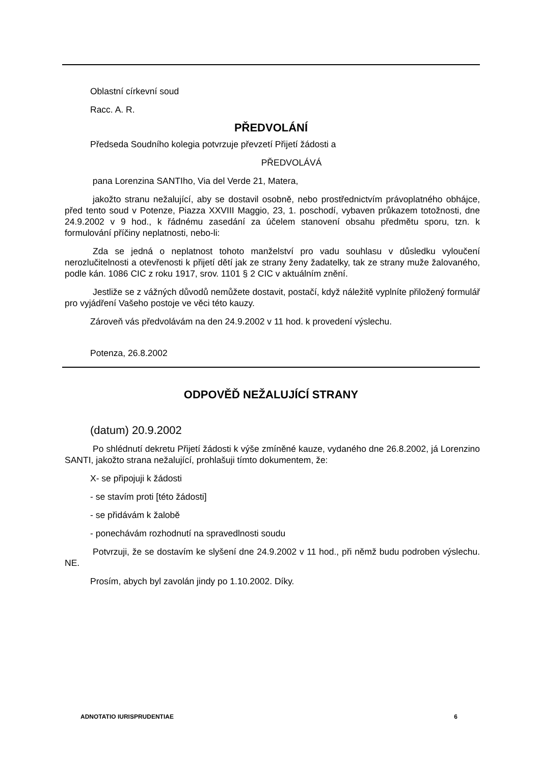Oblastní církevní soud
Racc. A. R.
PŘEDVOLÁNÍ
Předseda Soudního kolegia potvrzuje převzetí Přijetí žádosti a
PŘEDVOLÁVÁ
pana Lorenzina SANTIho, Via del Verde 21, Matera,
jakožto stranu nežalující, aby se dostavil osobně, nebo prostřednictvím právoplatného obhájce, před tento soud v Potenze, Piazza XXVIII Maggio, 23, 1. poschodí, vybaven průkazem totožnosti, dne 24.9.2002 v 9 hod., k řádnému zasedání za účelem stanovení obsahu předmětu sporu, tzn. k formulování příčiny neplatnosti, nebo-li:
Zda se jedná o neplatnost tohoto manželství pro vadu souhlasu v důsledku vyloučení nerozlučitelnosti a otevřenosti k přijetí dětí jak ze strany ženy žadatelky, tak ze strany muže žalovaného, podle kán. 1086 CIC z roku 1917, srov. 1101 § 2 CIC v aktuálním znění.
Jestliže se z vážných důvodů nemůžete dostavit, postačí, když náležitě vyplníte přiložený formulář pro vyjádření Vašeho postoje ve věci této kauzy.
Zároveň vás předvolávám na den 24.9.2002 v 11 hod. k provedení výslechu.
Potenza, 26.8.2002
ODPOVĚĎ NEŽALUJÍCÍ STRANY
(datum) 20.9.2002
Po shlédnutí dekretu Přijetí žádosti k výše zmíněné kauze, vydaného dne 26.8.2002, já Lorenzino SANTI, jakožto strana nežalující, prohlašuji tímto dokumentem, že:
X- se připojuji k žádosti
- se stavím proti [této žádosti]
- se přidávám k žalobě
- ponechávám rozhodnutí na spravedlnosti soudu
Potvrzuji, že se dostavím ke slyšení dne 24.9.2002 v 11 hod., při němž budu podroben výslechu. NE.
Prosím, abych byl zavolán jindy po 1.10.2002. Díky.
ADNOTATIO IURISPRUDENTIAE 6